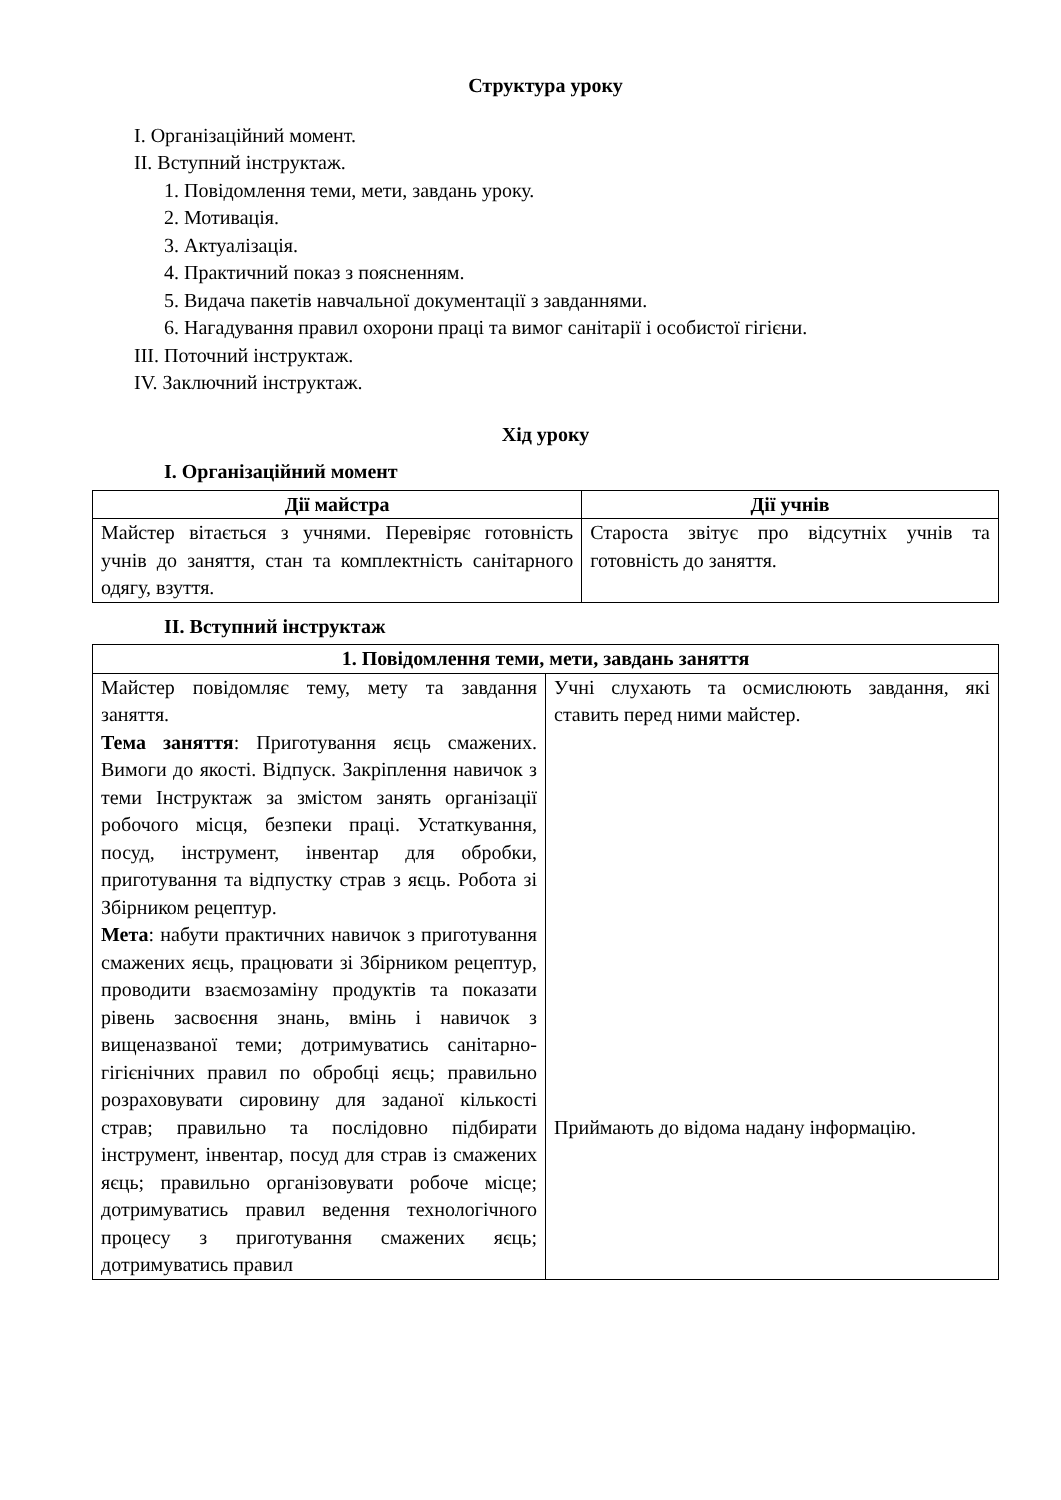Структура уроку
І. Організаційний момент.
ІІ. Вступний інструктаж.
1. Повідомлення теми, мети, завдань уроку.
2. Мотивація.
3. Актуалізація.
4. Практичний показ з поясненням.
5. Видача пакетів навчальної документації з завданнями.
6. Нагадування правил охорони праці та вимог санітарії і особистої гігієни.
ІІІ. Поточний інструктаж.
ІV. Заключний інструктаж.
Хід уроку
І. Організаційний момент
| Дії майстра | Дії учнів |
| --- | --- |
| Майстер вітається з учнями. Перевіряє готовність учнів до заняття, стан та комплектність санітарного одягу, взуття. | Староста звітує про відсутніх учнів та готовність до заняття. |
ІІ. Вступний інструктаж
| 1. Повідомлення теми, мети, завдань заняття | |
| --- | --- |
| Майстер повідомляє тему, мету та завдання заняття. Тема заняття : Приготування яєць смажених. Вимоги до якості. Відпуск. Закріплення навичок з теми Інструктаж за змістом занять організації робочого місця, безпеки праці. Устаткування, посуд, інструмент, інвентар для обробки, приготування та відпустку страв з яєць. Робота зі Збірником рецептур. Мета : набути практичних навичок з приготування смажених яєць, працювати зі Збірником рецептур, проводити взаємозаміну продуктів та показати рівень засвоєння знань, вмінь і навичок з вищеназваної теми; дотримуватись санітарно-гігієнічних правил по обробці яєць; правильно розраховувати сировину для заданої кількості страв; правильно та послідовно підбирати інструмент, інвентар, посуд для страв із смажених яєць; правильно організовувати робоче місце; дотримуватись правил ведення технологічного процесу з приготування смажених яєць; дотримуватись правил | Учні слухають та осмислюють завдання, які ставить перед ними майстер. Приймають до відома надану інформацію. |